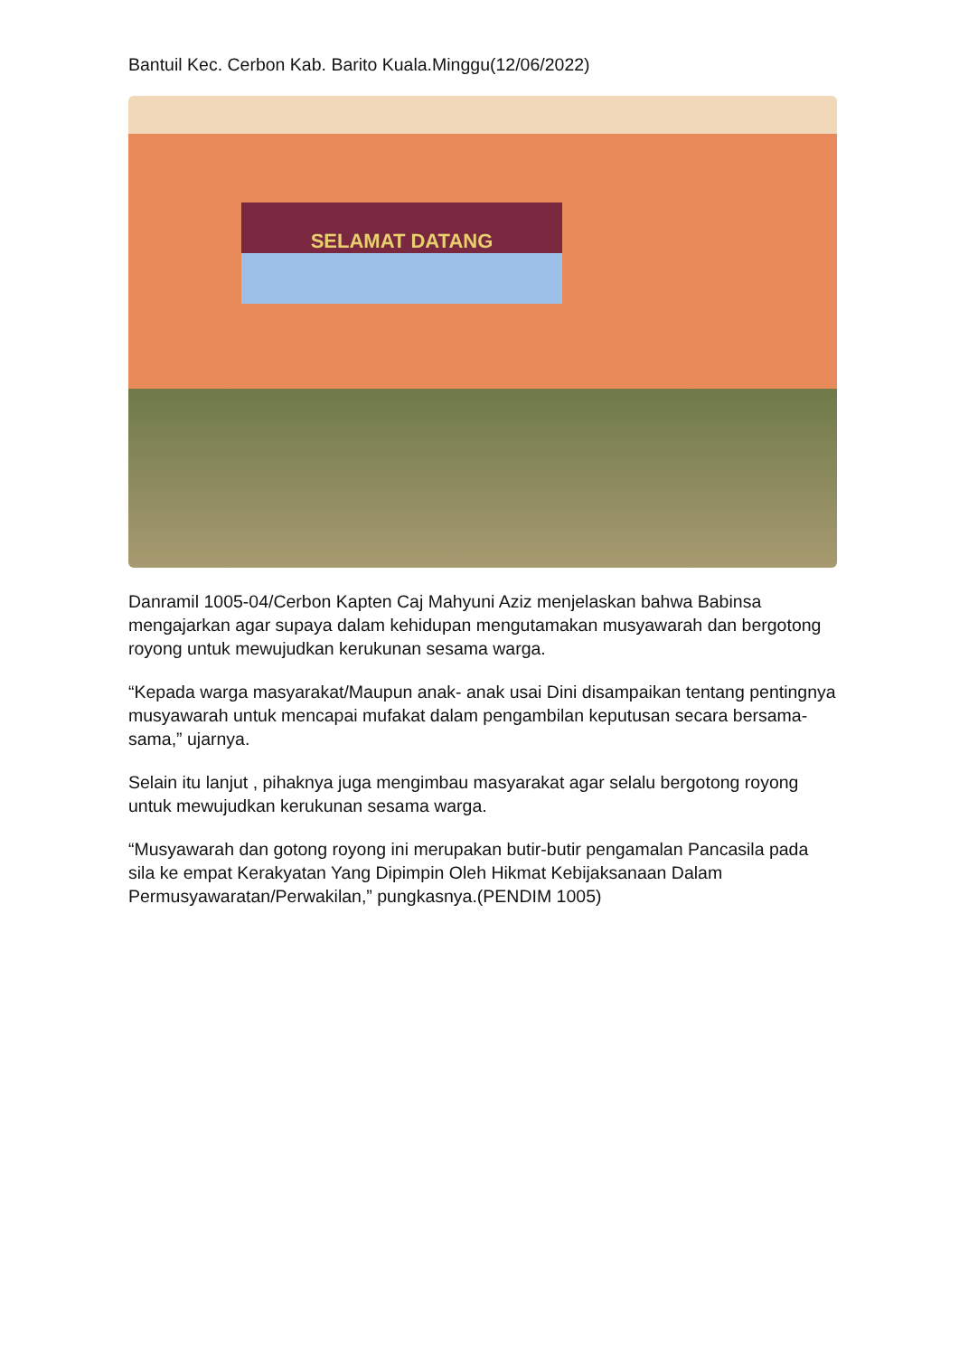Bantuil Kec. Cerbon Kab. Barito Kuala.Minggu(12/06/2022)
SELAMAT DATANG
Danramil 1005-04/Cerbon Kapten Caj Mahyuni Aziz menjelaskan bahwa Babinsa mengajarkan agar supaya dalam kehidupan mengutamakan musyawarah dan bergotong royong untuk mewujudkan kerukunan sesama warga.
“Kepada warga masyarakat/Maupun anak- anak usai Dini disampaikan tentang pentingnya musyawarah untuk mencapai mufakat dalam pengambilan keputusan secara bersama-sama,” ujarnya.
Selain itu lanjut , pihaknya juga mengimbau masyarakat agar selalu bergotong royong untuk mewujudkan kerukunan sesama warga.
“Musyawarah dan gotong royong ini merupakan butir-butir pengamalan Pancasila pada sila ke empat Kerakyatan Yang Dipimpin Oleh Hikmat Kebijaksanaan Dalam Permusyawaratan/Perwakilan,” pungkasnya.(PENDIM 1005)